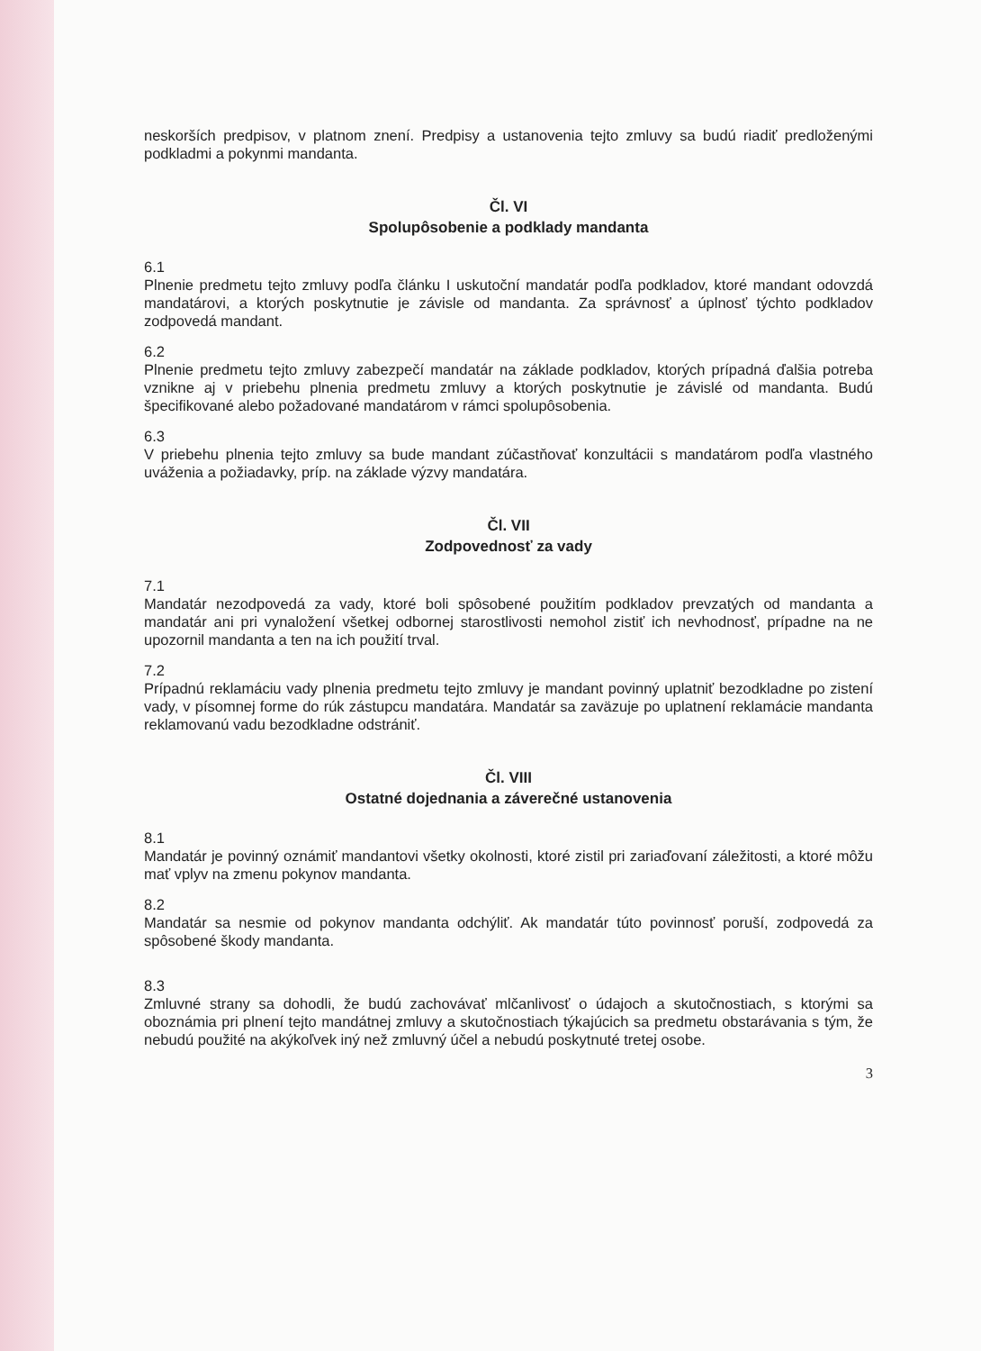neskorších predpisov, v platnom znení. Predpisy a ustanovenia tejto zmluvy sa budú riadiť predloženými podkladmi a pokynmi mandanta.
Čl. VI
Spolupôsobenie a podklady mandanta
6.1
Plnenie predmetu tejto zmluvy podľa článku I uskutoční mandatár podľa podkladov, ktoré mandant odovzdá mandatárovi, a ktorých poskytnutie je závisle od mandanta. Za správnosť a úplnosť týchto podkladov zodpovedá mandant.
6.2
Plnenie predmetu tejto zmluvy zabezpečí mandatár na základe podkladov, ktorých prípadná ďalšia potreba vznikne aj v priebehu plnenia predmetu zmluvy a ktorých poskytnutie je závislé od mandanta. Budú špecifikované alebo požadované mandatárom v rámci spolupôsobenia.
6.3
V priebehu plnenia tejto zmluvy sa bude mandant zúčastňovať konzultácii s mandatárom podľa vlastného uváženia a požiadavky, príp. na základe výzvy mandatára.
Čl. VII
Zodpovednosť za vady
7.1
Mandatár nezodpovedá za vady, ktoré boli spôsobené použitím podkladov prevzatých od mandanta a mandatár ani pri vynaložení všetkej odbornej starostlivosti nemohol zistiť ich nevhodnosť, prípadne na ne upozornil mandanta a ten na ich použití trval.
7.2
Prípadnú reklamáciu vady plnenia predmetu tejto zmluvy je mandant povinný uplatniť bezodkladne po zistení vady, v písomnej forme do rúk zástupcu mandatára. Mandatár sa zaväzuje po uplatnení reklamácie mandanta reklamovanú vadu bezodkladne odstrániť.
Čl. VIII
Ostatné dojednania a záverečné ustanovenia
8.1
Mandatár je povinný oznámiť mandantovi všetky okolnosti, ktoré zistil pri zariaďovaní záležitosti, a ktoré môžu mať vplyv na zmenu pokynov mandanta.
8.2
Mandatár sa nesmie od pokynov mandanta odchýliť. Ak mandatár túto povinnosť poruší, zodpovedá za spôsobené škody mandanta.
8.3
Zmluvné strany sa dohodli, že budú zachovávať mlčanlivosť o údajoch a skutočnostiach, s ktorými sa oboznámia pri plnení tejto mandátnej zmluvy a skutočnostiach týkajúcich sa predmetu obstarávania s tým, že nebudú použité na akýkoľvek iný než zmluvný účel a nebudú poskytnuté tretej osobe.
3